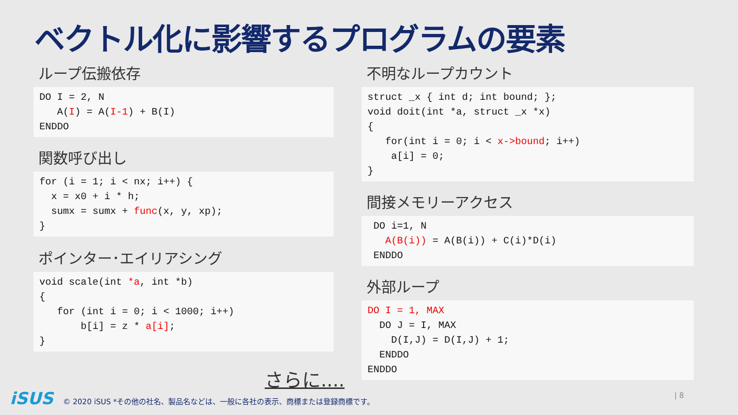ベクトル化に影響するプログラムの要素
ループ伝搬依存
DO I = 2, N
   A(I) = A(I-1) + B(I)
ENDDO
関数呼び出し
for (i = 1; i < nx; i++) {
  x = x0 + i * h;
  sumx = sumx + func(x, y, xp);
}
ポインター･エイリアシング
void scale(int *a, int *b)
{
   for (int i = 0; i < 1000; i++)
       b[i] = z * a[i];
}
不明なループカウント
struct _x { int d; int bound; };
void doit(int *a, struct _x *x)
{
   for(int i = 0; i < x->bound; i++)
    a[i] = 0;
}
間接メモリーアクセス
 DO i=1, N
   A(B(i)) = A(B(i)) + C(i)*D(i)
 ENDDO
外部ループ
DO I = 1, MAX
  DO J = I, MAX
    D(I,J) = D(I,J) + 1;
  ENDDO
ENDDO
さらに....
iSUS © 2020 iSUS *その他の社名、製品名などは、一般に各社の表示、商標または登録商標です。
| 8